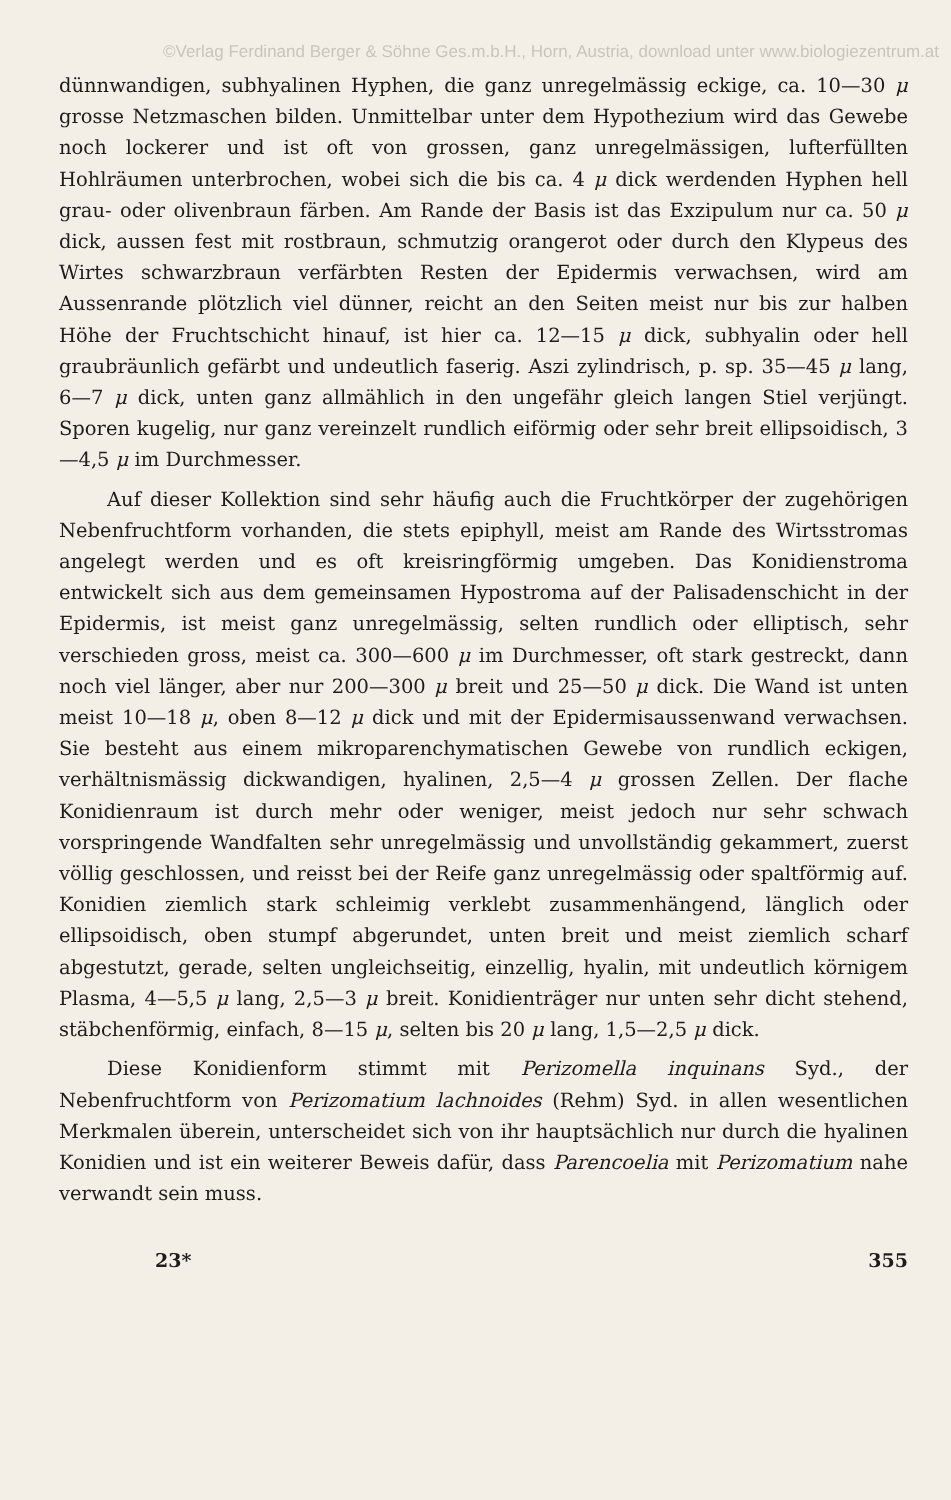©Verlag Ferdinand Berger & Söhne Ges.m.b.H., Horn, Austria, download unter www.biologiezentrum.at
dünnwandigen, subhyalinen Hyphen, die ganz unregelmässig eckige, ca. 10—30 μ grosse Netzmaschen bilden. Unmittelbar unter dem Hypothezium wird das Gewebe noch lockerer und ist oft von grossen, ganz unregelmässigen, lufterfüllten Hohlräumen unterbrochen, wobei sich die bis ca. 4 μ dick werdenden Hyphen hell grau- oder olivenbraun färben. Am Rande der Basis ist das Exzipulum nur ca. 50 μ dick, aussen fest mit rostbraun, schmutzig orangerot oder durch den Klypeus des Wirtes schwarzbraun verfärbten Resten der Epidermis verwachsen, wird am Aussenrande plötzlich viel dünner, reicht an den Seiten meist nur bis zur halben Höhe der Fruchtschicht hinauf, ist hier ca. 12—15 μ dick, subhyalin oder hell graubräunlich gefärbt und undeutlich faserig. Aszi zylindrisch, p. sp. 35—45 μ lang, 6—7 μ dick, unten ganz allmählich in den ungefähr gleich langen Stiel verjüngt. Sporen kugelig, nur ganz vereinzelt rundlich eiförmig oder sehr breit ellipsoidisch, 3—4,5 μ im Durchmesser.
Auf dieser Kollektion sind sehr häufig auch die Fruchtkörper der zugehörigen Nebenfruchtform vorhanden, die stets epiphyll, meist am Rande des Wirtsstromas angelegt werden und es oft kreisringförmig umgeben. Das Konidienstroma entwickelt sich aus dem gemeinsamen Hypostroma auf der Palisadenschicht in der Epidermis, ist meist ganz unregelmässig, selten rundlich oder elliptisch, sehr verschieden gross, meist ca. 300—600 μ im Durchmesser, oft stark gestreckt, dann noch viel länger, aber nur 200—300 μ breit und 25—50 μ dick. Die Wand ist unten meist 10—18 μ, oben 8—12 μ dick und mit der Epidermisaussenwand verwachsen. Sie besteht aus einem mikroparenchymatischen Gewebe von rundlich eckigen, verhältnismässig dickwandigen, hyalinen, 2,5—4 μ grossen Zellen. Der flache Konidienraum ist durch mehr oder weniger, meist jedoch nur sehr schwach vorspringende Wandfalten sehr unregelmässig und unvollständig gekammert, zuerst völlig geschlossen, und reisst bei der Reife ganz unregelmässig oder spaltförmig auf. Konidien ziemlich stark schleimig verklebt zusammenhängend, länglich oder ellipsoidisch, oben stumpf abgerundet, unten breit und meist ziemlich scharf abgestutzt, gerade, selten ungleichseitig, einzellig, hyalin, mit undeutlich körnigem Plasma, 4—5,5 μ lang, 2,5—3 μ breit. Konidienträger nur unten sehr dicht stehend, stäbchenförmig, einfach, 8—15 μ, selten bis 20 μ lang, 1,5—2,5 μ dick.
Diese Konidienform stimmt mit Perizomella inquinans Syd., der Nebenfruchtform von Perizomatium lachnoides (Rehm) Syd. in allen wesentlichen Merkmalen überein, unterscheidet sich von ihr hauptsächlich nur durch die hyalinen Konidien und ist ein weiterer Beweis dafür, dass Parencoelia mit Perizomatium nahe verwandt sein muss.
23* 355